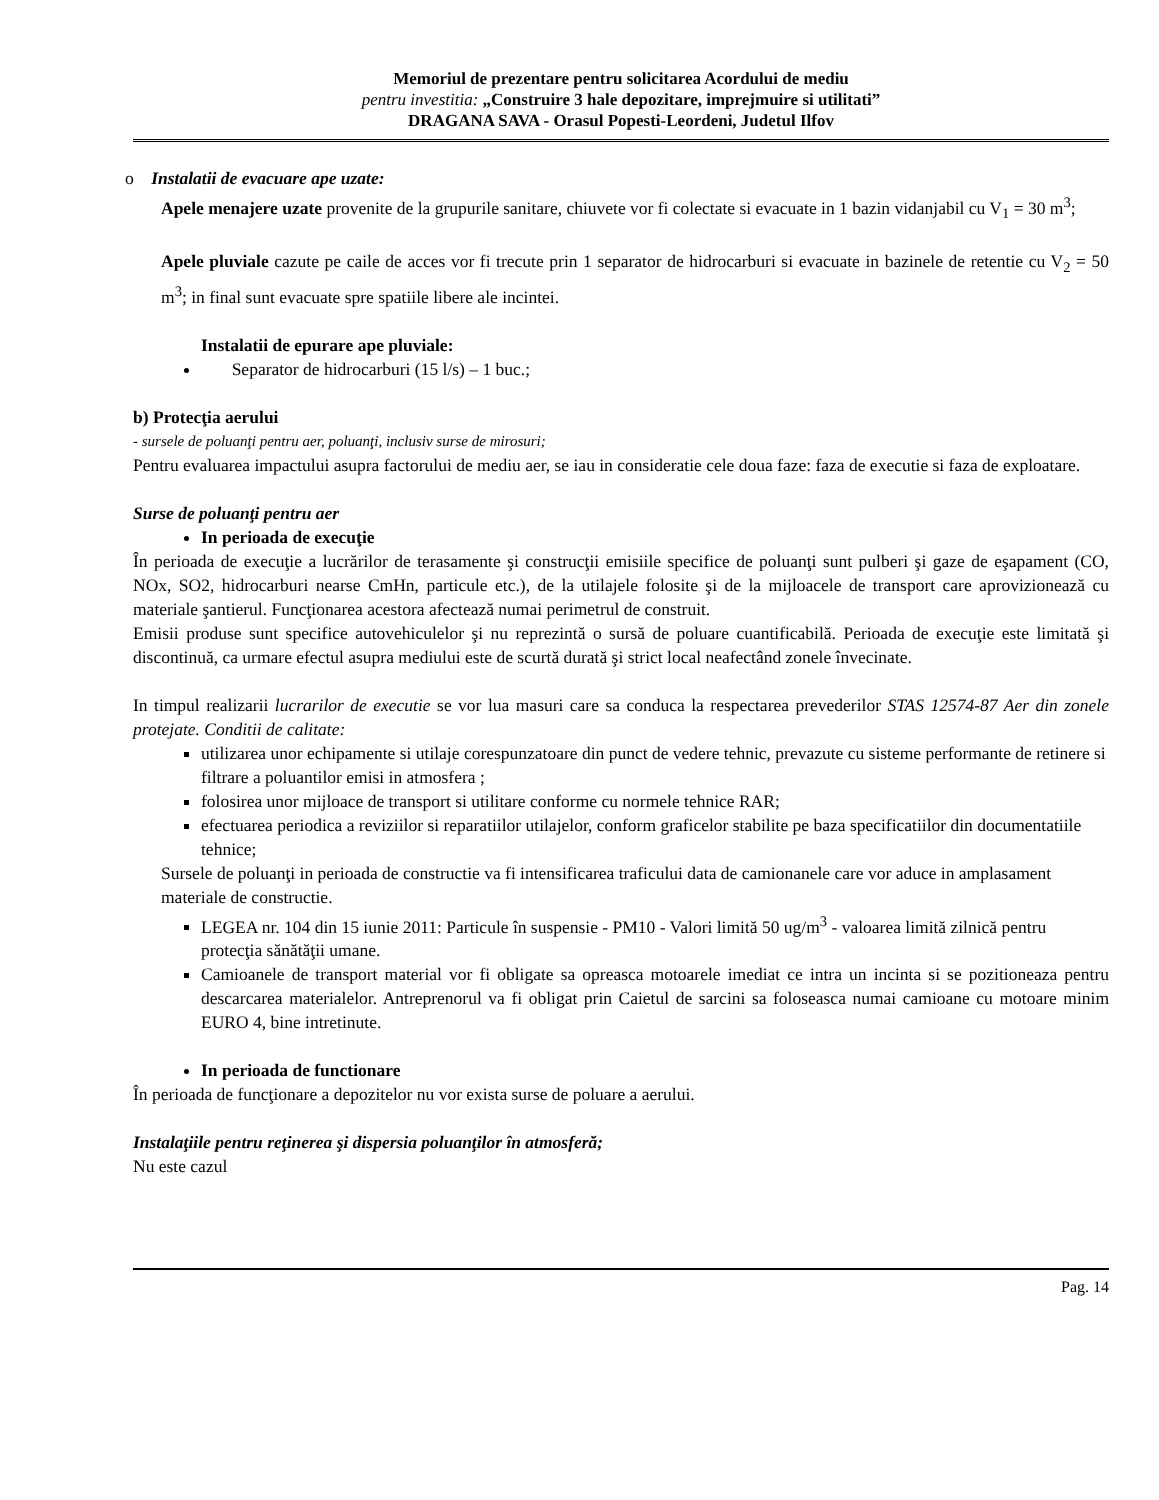Memoriul de prezentare pentru solicitarea Acordului de mediu
pentru investitia: „Construire 3 hale depozitare, imprejmuire si utilitati”
DRAGANA SAVA - Orasul Popesti-Leordeni, Judetul Ilfov
o Instalatii de evacuare ape uzate:
Apele menajere uzate provenite de la grupurile sanitare, chiuvete vor fi colectate si evacuate in 1 bazin vidanjabil cu V<sub>1</sub> = 30 m<sup>3</sup>;
Apele pluviale cazute pe caile de acces vor fi trecute prin 1 separator de hidrocarburi si evacuate in bazinele de retentie cu V<sub>2</sub> = 50 m<sup>3</sup>; in final sunt evacuate spre spatiile libere ale incintei.
Instalatii de epurare ape pluviale:
Separator de hidrocarburi (15 l/s) – 1 buc.;
b) Protecţia aerului
- sursele de poluanţi pentru aer, poluanţi, inclusiv surse de mirosuri;
Pentru evaluarea impactului asupra factorului de mediu aer, se iau in consideratie cele doua faze: faza de executie si faza de exploatare.
Surse de poluanţi pentru aer
In perioada de execuţie
În perioada de execuţie a lucrărilor de terasamente şi construcţii emisiile specifice de poluanţi sunt pulberi şi gaze de eşapament (CO, NOx, SO2, hidrocarburi nearse CmHn, particule etc.), de la utilajele folosite şi de la mijloacele de transport care aprovizionează cu materiale şantierul. Funcţionarea acestora afectează numai perimetrul de construit.
Emisii produse sunt specifice autovehiculelor şi nu reprezintă o sursă de poluare cuantificabilă. Perioada de execuţie este limitată şi discontinuă, ca urmare efectul asupra mediului este de scurtă durată şi strict local neafectând zonele învecinate.
In timpul realizarii lucrarilor de executie se vor lua masuri care sa conduca la respectarea prevederilor STAS 12574-87 Aer din zonele protejate. Conditii de calitate:
utilizarea unor echipamente si utilaje corespunzatoare din punct de vedere tehnic, prevazute cu sisteme performante de retinere si filtrare a poluantilor emisi in atmosfera ;
folosirea unor mijloace de transport si utilitare conforme cu normele tehnice RAR;
efectuarea periodica a reviziilor si reparatiilor utilajelor, conform graficelor stabilite pe baza specificatiilor din documentatiile tehnice;
Sursele de poluanţi in perioada de constructie va fi intensificarea traficului data de camionanele care vor aduce in amplasament materiale de constructie.
LEGEA nr. 104 din 15 iunie 2011: Particule în suspensie - PM10 - Valori limită 50 ug/m<sup>3</sup> - valoarea limită zilnică pentru protecţia sănătăţii umane.
Camioanele de transport material vor fi obligate sa opreasca motoarele imediat ce intra un incinta si se pozitioneaza pentru descarcarea materialelor. Antreprenorul va fi obligat prin Caietul de sarcini sa foloseasca numai camioane cu motoare minim EURO 4, bine intretinute.
In perioada de functionare
În perioada de funcţionare a depozitelor nu vor exista surse de poluare a aerului.
Instalaţiile pentru reţinerea şi dispersia poluanţilor în atmosferă;
Nu este cazul
Pag. 14